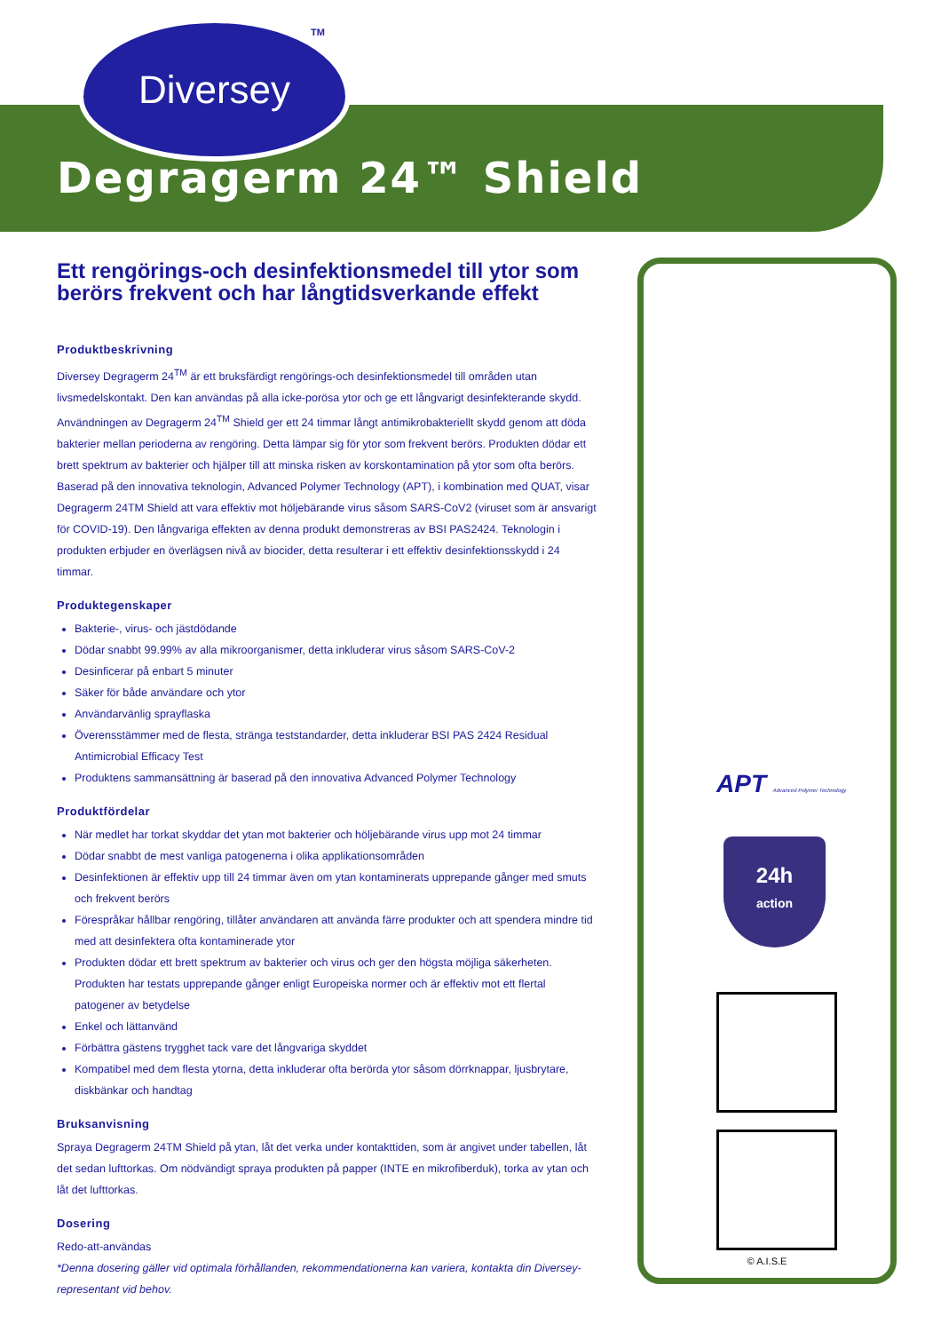Diversey TM
Degragerm 24™ Shield
Ett rengörings-och desinfektionsmedel till ytor som berörs frekvent och har långtidsverkande effekt
Produktbeskrivning
Diversey Degragerm 24<sup>TM</sup> är ett bruksfärdigt rengörings-och desinfektionsmedel till områden utan livsmedelskontakt. Den kan användas på alla icke-porösa ytor och ge ett långvarigt desinfekterande skydd. Användningen av Degragerm 24<sup>TM</sup> Shield ger ett 24 timmar långt antimikrobakteriellt skydd genom att döda bakterier mellan perioderna av rengöring. Detta lämpar sig för ytor som frekvent berörs. Produkten dödar ett brett spektrum av bakterier och hjälper till att minska risken av korskontamination på ytor som ofta berörs. Baserad på den innovativa teknologin, Advanced Polymer Technology (APT), i kombination med QUAT, visar Degragerm 24TM Shield att vara effektiv mot höljebärande virus såsom SARS-CoV2 (viruset som är ansvarigt för COVID-19). Den långvariga effekten av denna produkt demonstreras av BSI PAS2424. Teknologin i produkten erbjuder en överlägsen nivå av biocider, detta resulterar i ett effektiv desinfektionsskydd i 24 timmar.
Produktegenskaper
Bakterie-, virus- och jästdödande
Dödar snabbt 99.99% av alla mikroorganismer, detta inkluderar virus såsom SARS-CoV-2
Desinficerar på enbart 5 minuter
Säker för både användare och ytor
Användarvänlig sprayflaska
Överensstämmer med de flesta, stränga teststandarder, detta inkluderar BSI PAS 2424 Residual Antimicrobial Efficacy Test
Produktens sammansättning är baserad på den innovativa Advanced Polymer Technology
Produktfördelar
När medlet har torkat skyddar det ytan mot bakterier och höljebärande virus upp mot 24 timmar
Dödar snabbt de mest vanliga patogenerna i olika applikationsområden
Desinfektionen är effektiv upp till 24 timmar även om ytan kontaminerats upprepande gånger med smuts och frekvent berörs
Förespråkar hållbar rengöring, tillåter användaren att använda färre produkter och att spendera mindre tid med att desinfektera ofta kontaminerade ytor
Produkten dödar ett brett spektrum av bakterier och virus och ger den högsta möjliga säkerheten. Produkten har testats upprepande gånger enligt Europeiska normer och är effektiv mot ett flertal patogener av betydelse
Enkel och lättanvänd
Förbättra gästens trygghet tack vare det långvariga skyddet
Kompatibel med dem flesta ytorna, detta inkluderar ofta berörda ytor såsom dörrknappar, ljusbrytare, diskbänkar och handtag
Bruksanvisning
Spraya Degragerm 24TM Shield på ytan, låt det verka under kontakttiden, som är angivet under tabellen, låt det sedan lufttorkas. Om nödvändigt spraya produkten på papper (INTE en mikrofiberduk), torka av ytan och låt det lufttorkas.
Dosering
Redo-att-användas
*Denna dosering gäller vid optimala förhållanden, rekommendationerna kan variera, kontakta din Diversey-representant vid behov.
APT Advanced Polymer Technology
24h
action
© A.I.S.E